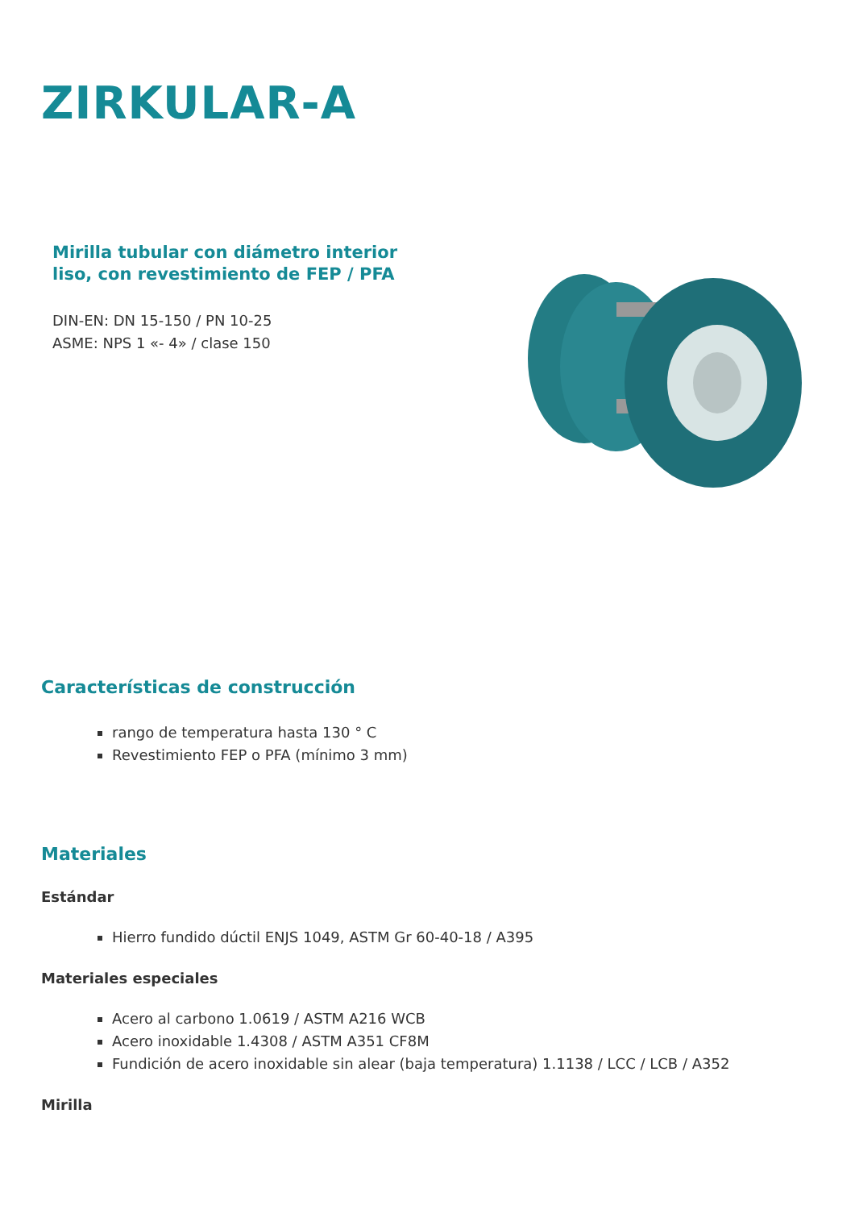ZIRKULAR-A
Mirilla tubular con diámetro interior liso, con revestimiento de FEP / PFA
DIN-EN: DN 15-150 / PN 10-25
ASME: NPS 1 «- 4» / clase 150
Características de construcción
rango de temperatura hasta 130 ° C
Revestimiento FEP o PFA (mínimo 3 mm)
Materiales
Estándar
Hierro fundido dúctil ENJS 1049, ASTM Gr 60-40-18 / A395
Materiales especiales
Acero al carbono 1.0619 / ASTM A216 WCB
Acero inoxidable 1.4308 / ASTM A351 CF8M
Fundición de acero inoxidable sin alear (baja temperatura) 1.1138 / LCC / LCB / A352
Mirilla